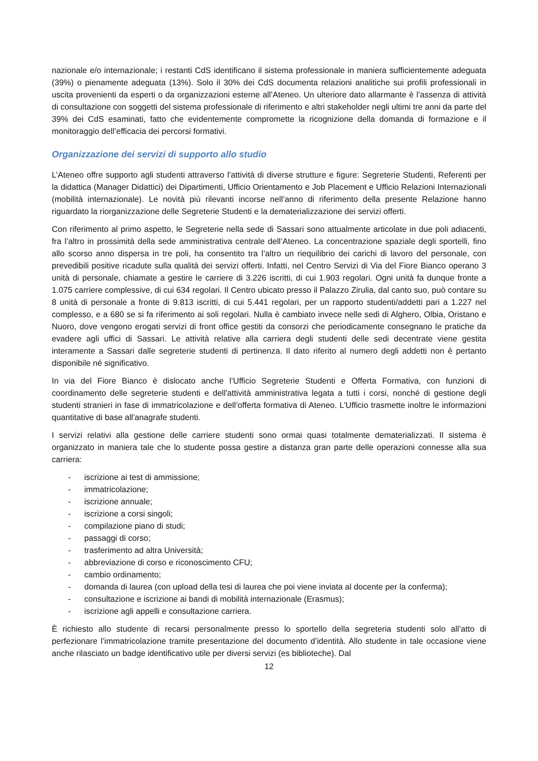nazionale e/o internazionale; i restanti CdS identificano il sistema professionale in maniera sufficientemente adeguata (39%) o pienamente adeguata (13%). Solo il 30% dei CdS documenta relazioni analitiche sui profili professionali in uscita provenienti da esperti o da organizzazioni esterne all’Ateneo. Un ulteriore dato allarmante è l’assenza di attività di consultazione con soggetti del sistema professionale di riferimento e altri stakeholder negli ultimi tre anni da parte del 39% dei CdS esaminati, fatto che evidentemente compromette la ricognizione della domanda di formazione e il monitoraggio dell’efficacia dei percorsi formativi.
Organizzazione dei servizi di supporto allo studio
L’Ateneo offre supporto agli studenti attraverso l’attività di diverse strutture e figure: Segreterie Studenti, Referenti per la didattica (Manager Didattici) dei Dipartimenti, Ufficio Orientamento e Job Placement e Ufficio Relazioni Internazionali (mobilità internazionale). Le novità più rilevanti incorse nell’anno di riferimento della presente Relazione hanno riguardato la riorganizzazione delle Segreterie Studenti e la dematerializzazione dei servizi offerti.
Con riferimento al primo aspetto, le Segreterie nella sede di Sassari sono attualmente articolate in due poli adiacenti, fra l’altro in prossimità della sede amministrativa centrale dell’Ateneo. La concentrazione spaziale degli sportelli, fino allo scorso anno dispersa in tre poli, ha consentito tra l’altro un riequilibrio dei carichi di lavoro del personale, con prevedibili positive ricadute sulla qualità dei servizi offerti. Infatti, nel Centro Servizi di Via del Fiore Bianco operano 3 unità di personale, chiamate a gestire le carriere di 3.226 iscritti, di cui 1.903 regolari. Ogni unità fa dunque fronte a 1.075 carriere complessive, di cui 634 regolari. Il Centro ubicato presso il Palazzo Zirulia, dal canto suo, può contare su 8 unità di personale a fronte di 9.813 iscritti, di cui 5.441 regolari, per un rapporto studenti/addetti pari a 1.227 nel complesso, e a 680 se si fa riferimento ai soli regolari. Nulla è cambiato invece nelle sedi di Alghero, Olbia, Oristano e Nuoro, dove vengono erogati servizi di front office gestiti da consorzi che periodicamente consegnano le pratiche da evadere agli uffici di Sassari. Le attività relative alla carriera degli studenti delle sedi decentrate viene gestita interamente a Sassari dalle segreterie studenti di pertinenza. Il dato riferito al numero degli addetti non è pertanto disponibile né significativo.
In via del Fiore Bianco è dislocato anche l’Ufficio Segreterie Studenti e Offerta Formativa, con funzioni di coordinamento delle segreterie studenti e dell'attività amministrativa legata a tutti i corsi, nonché di gestione degli studenti stranieri in fase di immatricolazione e dell’offerta formativa di Ateneo. L’Ufficio trasmette inoltre le informazioni quantitative di base all'anagrafe studenti.
I servizi relativi alla gestione delle carriere studenti sono ormai quasi totalmente dematerializzati. Il sistema è organizzato in maniera tale che lo studente possa gestire a distanza gran parte delle operazioni connesse alla sua carriera:
- iscrizione ai test di ammissione;
- immatricolazione;
- iscrizione annuale;
- iscrizione a corsi singoli;
- compilazione piano di studi;
- passaggi di corso;
- trasferimento ad altra Università;
- abbreviazione di corso e riconoscimento CFU;
- cambio ordinamento;
- domanda di laurea (con upload della tesi di laurea che poi viene inviata al docente per la conferma);
- consultazione e iscrizione ai bandi di mobilità internazionale (Erasmus);
- iscrizione agli appelli e consultazione carriera.
È richiesto allo studente di recarsi personalmente presso lo sportello della segreteria studenti solo all’atto di perfezionare l’immatricolazione tramite presentazione del documento d’identità. Allo studente in tale occasione viene anche rilasciato un badge identificativo utile per diversi servizi (es biblioteche). Dal
12